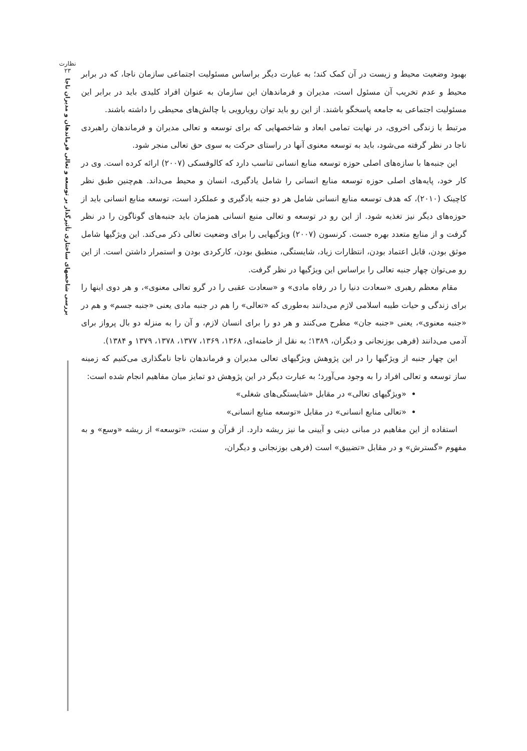نظارت
۲۳
بررسی شاخصهای ساختاری تأثیرگذار بر توسعه و تعالی فرماندهان و مدیران ناجا
بهبود وضعیت محیط و زیست در آن کمک کند؛ به عبارت دیگر براساس مسئولیت اجتماعی سازمان ناجا، که در برابر محیط و عدم تخریب آن مسئول است، مدیران و فرماندهان این سازمان به عنوان افراد کلیدی باید در برابر این مسئولیت اجتماعی به جامعه پاسخگو باشند. از این رو باید توان رویارویی با چالش‌های محیطی را داشته باشند.
مرتبط با زندگی اخروی، در نهایت تمامی ابعاد و شاخصهایی که برای توسعه و تعالی مدیران و فرماندهان راهبردی ناجا در نظر گرفته می‌شود، باید به توسعه معنوی آنها در راستای حرکت به سوی حق تعالی منجر شود.
این جنبه‌ها با سازه‌های اصلی حوزه توسعه منابع انسانی تناسب دارد که کالوفسکی (۲۰۰۷) ارائه کرده است. وی در کار خود، پایه‌های اصلی حوزه توسعه منابع انسانی را شامل یادگیری، انسان و محیط می‌داند. هم‌چنین طبق نظر کاچینک (۲۰۱۰)، که هدف توسعه منابع انسانی شامل هر دو جنبه یادگیری و عملکرد است، توسعه منابع انسانی باید از حوزه‌های دیگر نیز تغذیه شود. از این رو در توسعه و تعالی منبع انسانی همزمان باید جنبه‌های گوناگون را در نظر گرفت و از منابع متعدد بهره جست. کرنسون (۲۰۰۷) ویژگیهایی را برای وضعیت تعالی ذکر می‌کند. این ویژگیها شامل موثق بودن، قابل اعتماد بودن، انتظارات زیاد، شایستگی، منطبق بودن، کارکردی بودن و استمرار داشتن است. از این رو می‌توان چهار جنبه تعالی را براساس این ویژگیها در نظر گرفت.
مقام معظم رهبری «سعادت دنیا را در رفاه مادی» و «سعادت عقبی را در گرو تعالی معنوی»، و هر دوی اینها را برای زندگی و حیات طیبه اسلامی لازم می‌دانند به‌طوری که «تعالی» را هم در جنبه مادی یعنی «جنبه جسم» و هم در «جنبه معنوی»، یعنی «جنبه جان» مطرح می‌کنند و هر دو را برای انسان لازم، و آن را به منزله دو بال پرواز برای آدمی می‌دانند (فرهی بوزنجانی و دیگران، ۱۳۸۹؛ به نقل از خامنه‌ای، ۱۳۶۸، ۱۳۶۹، ۱۳۷۷، ۱۳۷۸، ۱۳۷۹ و ۱۳۸۴).
این چهار جنبه از ویژگیها را در این پژوهش ویژگیهای تعالی مدیران و فرماندهان ناجا نامگذاری می‌کنیم که زمینه ساز توسعه و تعالی افراد را به وجود می‌آورد؛ به عبارت دیگر در این پژوهش دو تمایز میان مفاهیم انجام شده است:
«ویژگیهای تعالی» در مقابل «شایستگی‌های شغلی»
«تعالی منابع انسانی» در مقابل «توسعه منابع انسانی»
استفاده از این مفاهیم در مبانی دینی و آیینی ما نیز ریشه دارد. از قرآن و سنت، «توسعه» از ریشه «وسع» و به مفهوم «گسترش» و در مقابل «تضییق» است (فرهی بوزنجانی و دیگران،